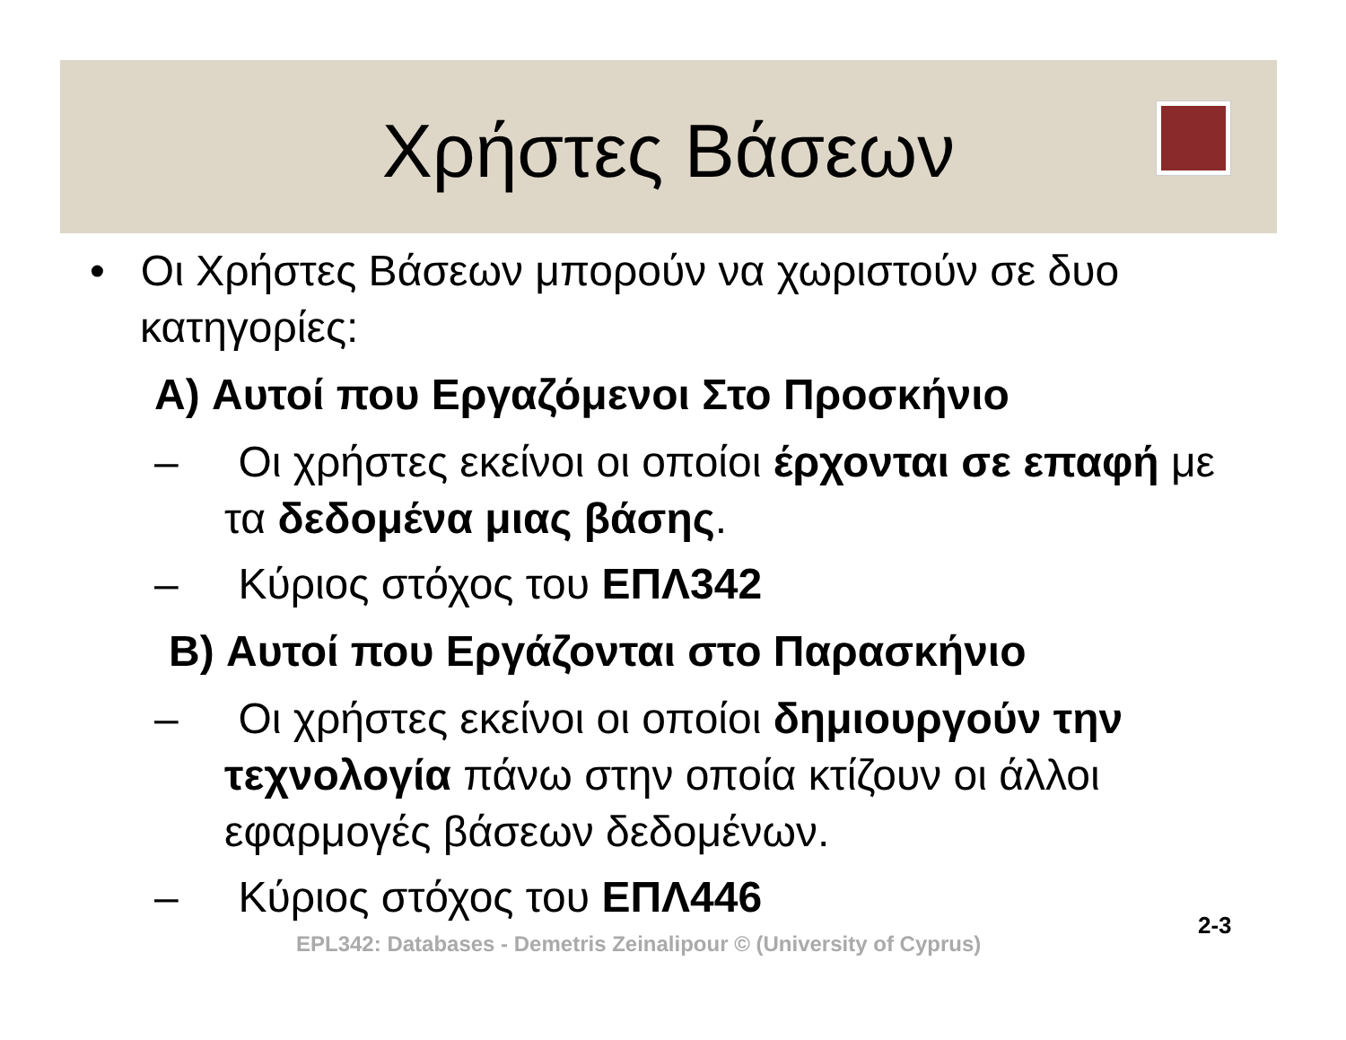Χρήστες Βάσεων
• Οι Χρήστες Βάσεων μπορούν να χωριστούν σε δυο κατηγορίες:
A) Αυτοί που Εργαζόμενοι Στο Προσκήνιο
– Οι χρήστες εκείνοι οι οποίοι έρχονται σε επαφή με τα δεδομένα μιας βάσης.
– Κύριος στόχος του ΕΠΛ342
B) Αυτοί που Εργάζονται στο Παρασκήνιο
– Οι χρήστες εκείνοι οι οποίοι δημιουργούν την τεχνολογία πάνω στην οποία κτίζουν οι άλλοι εφαρμογές βάσεων δεδομένων.
– Κύριος στόχος του ΕΠΛ446
EPL342: Databases - Demetris Zeinalipour © (University of Cyprus)
2-3